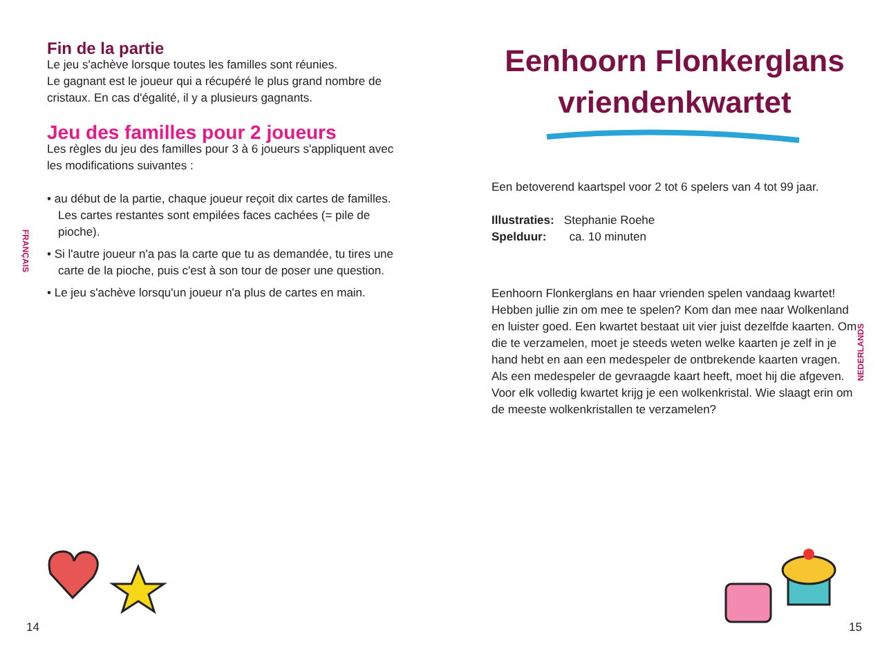Fin de la partie
Le jeu s'achève lorsque toutes les familles sont réunies.
Le gagnant est le joueur qui a récupéré le plus grand nombre de cristaux. En cas d'égalité, il y a plusieurs gagnants.
Jeu des familles pour 2 joueurs
Les règles du jeu des familles pour 3 à 6 joueurs s'appliquent avec les modifications suivantes :
• au début de la partie, chaque joueur reçoit dix cartes de familles. Les cartes restantes sont empilées faces cachées (= pile de pioche).
• Si l'autre joueur n'a pas la carte que tu as demandée, tu tires une carte de la pioche, puis c'est à son tour de poser une question.
• Le jeu s'achève lorsqu'un joueur n'a plus de cartes en main.
FRANÇAIS
Eenhoorn Flonkerglans vriendenkwartet
Een betoverend kaartspel voor 2 tot 6 spelers van 4 tot 99 jaar.
Illustraties: Stephanie Roehe
Spelduur: ca. 10 minuten
Eenhoorn Flonkerglans en haar vrienden spelen vandaag kwartet! Hebben jullie zin om mee te spelen? Kom dan mee naar Wolkenland en luister goed. Een kwartet bestaat uit vier juist dezelfde kaarten. Om die te verzamelen, moet je steeds weten welke kaarten je zelf in je hand hebt en aan een medespeler de ontbrekende kaarten vragen. Als een medespeler de gevraagde kaart heeft, moet hij die afgeven. Voor elk volledig kwartet krijg je een wolkenkristal. Wie slaagt erin om de meeste wolkenkristallen te verzamelen?
NEDERLANDS
14 15